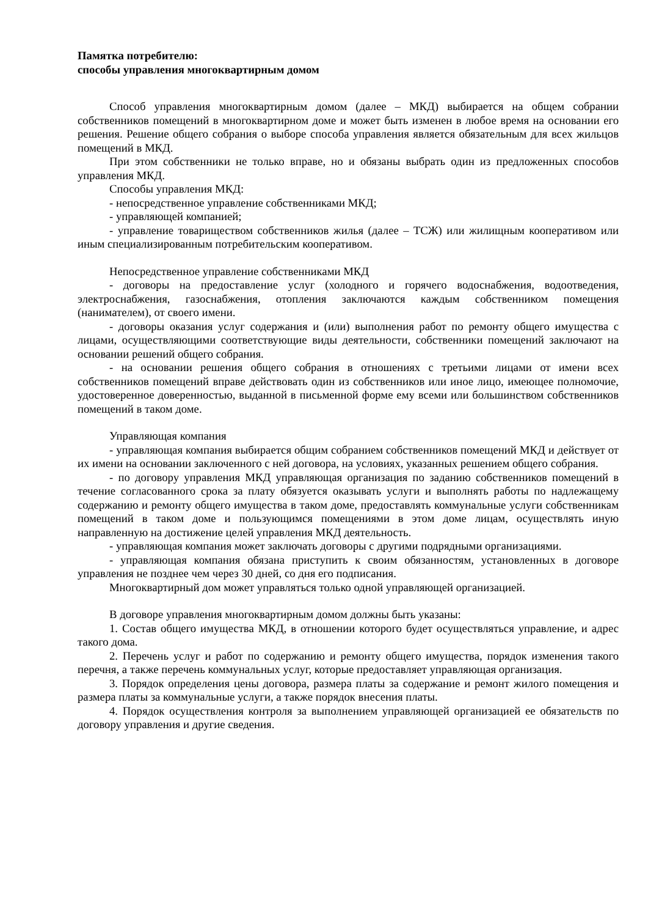Памятка потребителю:
способы управления многоквартирным домом
Способ управления многоквартирным домом (далее – МКД) выбирается на общем собрании собственников помещений в многоквартирном доме и может быть изменен в любое время на основании его решения. Решение общего собрания о выборе способа управления является обязательным для всех жильцов помещений в МКД.
При этом собственники не только вправе, но и обязаны выбрать один из предложенных способов управления МКД.
Способы управления МКД:
- непосредственное управление собственниками МКД;
- управляющей компанией;
- управление товариществом собственников жилья (далее – ТСЖ) или жилищным кооперативом или иным специализированным потребительским кооперативом.
Непосредственное управление собственниками МКД
- договоры на предоставление услуг (холодного и горячего водоснабжения, водоотведения, электроснабжения, газоснабжения, отопления заключаются каждым собственником помещения (нанимателем), от своего имени.
- договоры оказания услуг содержания и (или) выполнения работ по ремонту общего имущества с лицами, осуществляющими соответствующие виды деятельности, собственники помещений заключают на основании решений общего собрания.
- на основании решения общего собрания в отношениях с третьими лицами от имени всех собственников помещений вправе действовать один из собственников или иное лицо, имеющее полномочие, удостоверенное доверенностью, выданной в письменной форме ему всеми или большинством собственников помещений в таком доме.
Управляющая компания
- управляющая компания выбирается общим собранием собственников помещений МКД и действует от их имени на основании заключенного с ней договора, на условиях, указанных решением общего собрания.
- по договору управления МКД управляющая организация по заданию собственников помещений в течение согласованного срока за плату обязуется оказывать услуги и выполнять работы по надлежащему содержанию и ремонту общего имущества в таком доме, предоставлять коммунальные услуги собственникам помещений в таком доме и пользующимся помещениями в этом доме лицам, осуществлять иную направленную на достижение целей управления МКД деятельность.
- управляющая компания может заключать договоры с другими подрядными организациями.
- управляющая компания обязана приступить к своим обязанностям, установленных в договоре управления не позднее чем через 30 дней, со дня его подписания.
Многоквартирный дом может управляться только одной управляющей организацией.
В договоре управления многоквартирным домом должны быть указаны:
1. Состав общего имущества МКД, в отношении которого будет осуществляться управление, и адрес такого дома.
2. Перечень услуг и работ по содержанию и ремонту общего имущества, порядок изменения такого перечня, а также перечень коммунальных услуг, которые предоставляет управляющая организация.
3. Порядок определения цены договора, размера платы за содержание и ремонт жилого помещения и размера платы за коммунальные услуги, а также порядок внесения платы.
4. Порядок осуществления контроля за выполнением управляющей организацией ее обязательств по договору управления и другие сведения.